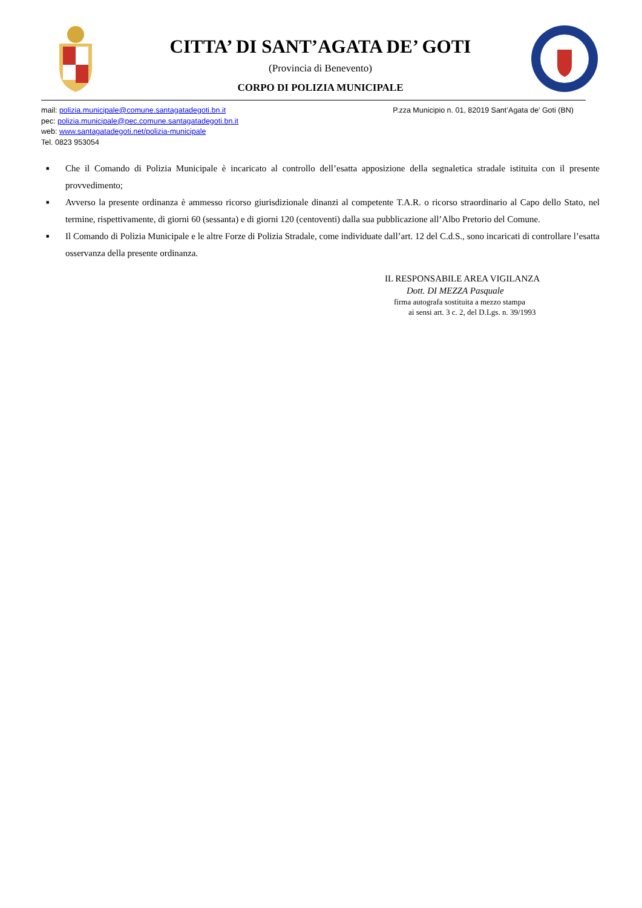CITTA’ DI SANT’AGATA DE’ GOTI
(Provincia di Benevento)
CORPO DI POLIZIA MUNICIPALE
mail: polizia.municipale@comune.santagatadegoti.bn.it
pec: polizia.municipale@pec.comune.santagatadegoti.bn.it
web: www.santagatadegoti.net/polizia-municipale
Tel. 0823 953054
P.zza Municipio n. 01, 82019 Sant’Agata de’ Goti (BN)
■ Che il Comando di Polizia Municipale è incaricato al controllo dell’esatta apposizione della segnaletica stradale istituita con il presente provvedimento;
■ Avverso la presente ordinanza è ammesso ricorso giurisdizionale dinanzi al competente T.A.R. o ricorso straordinario al Capo dello Stato, nel termine, rispettivamente, di giorni 60 (sessanta) e di giorni 120 (centoventi) dalla sua pubblicazione all’Albo Pretorio del Comune.
■ Il Comando di Polizia Municipale e le altre Forze di Polizia Stradale, come individuate dall’art. 12 del C.d.S., sono incaricati di controllare l’esatta osservanza della presente ordinanza.
IL RESPONSABILE AREA VIGILANZA
Dott. DI MEZZA Pasquale
firma autografa sostituita a mezzo stampa
ai sensi art. 3 c. 2, del D.Lgs. n. 39/1993